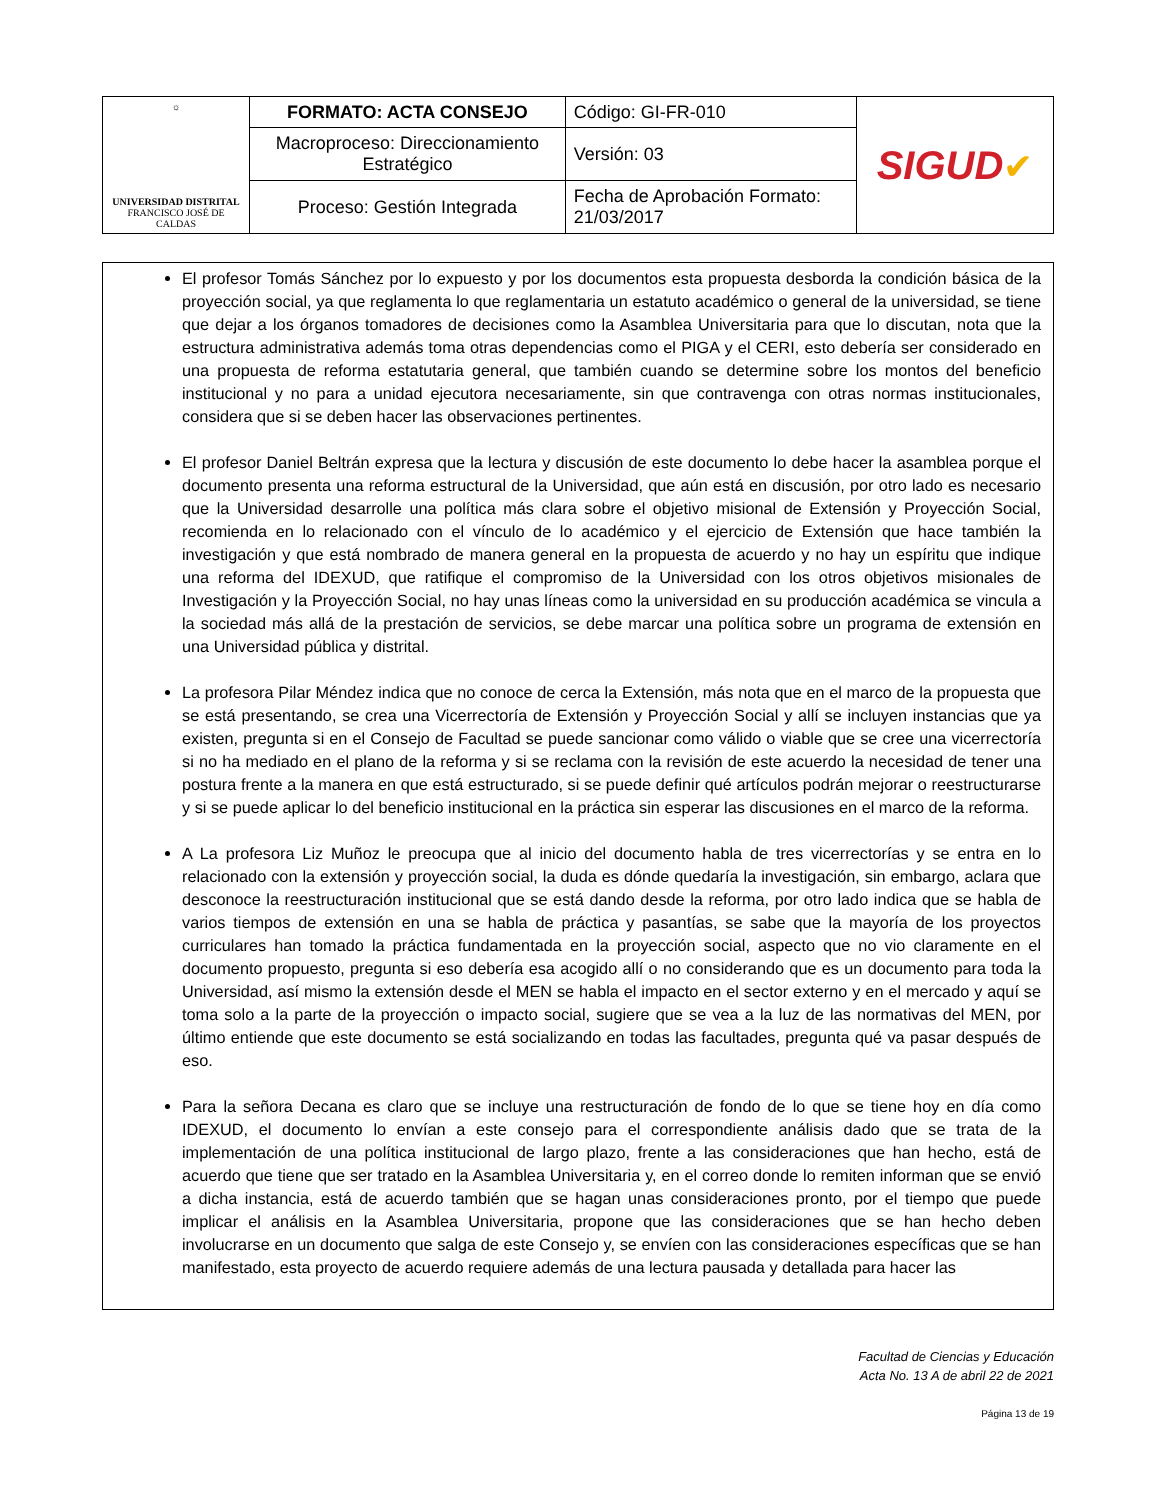| ☼ UNIVERSIDAD DISTRITAL FRANCISCO JOSÉ DE CALDAS | FORMATO: ACTA CONSEJO | Código: GI-FR-010 | SIGUD ✔ |
| | Macroproceso: Direccionamiento Estratégico | Versión: 03 | |
| | Proceso: Gestión Integrada | Fecha de Aprobación Formato: 21/03/2017 | |
El profesor Tomás Sánchez por lo expuesto y por los documentos esta propuesta desborda la condición básica de la proyección social, ya que reglamenta lo que reglamentaria un estatuto académico o general de la universidad, se tiene que dejar a los órganos tomadores de decisiones como la Asamblea Universitaria para que lo discutan, nota que la estructura administrativa además toma otras dependencias como el PIGA y el CERI, esto debería ser considerado en una propuesta de reforma estatutaria general, que también cuando se determine sobre los montos del beneficio institucional y no para a unidad ejecutora necesariamente, sin que contravenga con otras normas institucionales, considera que si se deben hacer las observaciones pertinentes.
El profesor Daniel Beltrán expresa que la lectura y discusión de este documento lo debe hacer la asamblea porque el documento presenta una reforma estructural de la Universidad, que aún está en discusión, por otro lado es necesario que la Universidad desarrolle una política más clara sobre el objetivo misional de Extensión y Proyección Social, recomienda en lo relacionado con el vínculo de lo académico y el ejercicio de Extensión que hace también la investigación y que está nombrado de manera general en la propuesta de acuerdo y no hay un espíritu que indique una reforma del IDEXUD, que ratifique el compromiso de la Universidad con los otros objetivos misionales de Investigación y la Proyección Social, no hay unas líneas como la universidad en su producción académica se vincula a la sociedad más allá de la prestación de servicios, se debe marcar una política sobre un programa de extensión en una Universidad pública y distrital.
La profesora Pilar Méndez indica que no conoce de cerca la Extensión, más nota que en el marco de la propuesta que se está presentando, se crea una Vicerrectoría de Extensión y Proyección Social y allí se incluyen instancias que ya existen, pregunta si en el Consejo de Facultad se puede sancionar como válido o viable que se cree una vicerrectoría si no ha mediado en el plano de la reforma y si se reclama con la revisión de este acuerdo la necesidad de tener una postura frente a la manera en que está estructurado, si se puede definir qué artículos podrán mejorar o reestructurarse y si se puede aplicar lo del beneficio institucional en la práctica sin esperar las discusiones en el marco de la reforma.
A La profesora Liz Muñoz le preocupa que al inicio del documento habla de tres vicerrectorías y se entra en lo relacionado con la extensión y proyección social, la duda es dónde quedaría la investigación, sin embargo, aclara que desconoce la reestructuración institucional que se está dando desde la reforma, por otro lado indica que se habla de varios tiempos de extensión en una se habla de práctica y pasantías, se sabe que la mayoría de los proyectos curriculares han tomado la práctica fundamentada en la proyección social, aspecto que no vio claramente en el documento propuesto, pregunta si eso debería esa acogido allí o no considerando que es un documento para toda la Universidad, así mismo la extensión desde el MEN se habla el impacto en el sector externo y en el mercado y aquí se toma solo a la parte de la proyección o impacto social, sugiere que se vea a la luz de las normativas del MEN, por último entiende que este documento se está socializando en todas las facultades, pregunta qué va pasar después de eso.
Para la señora Decana es claro que se incluye una restructuración de fondo de lo que se tiene hoy en día como IDEXUD, el documento lo envían a este consejo para el correspondiente análisis dado que se trata de la implementación de una política institucional de largo plazo, frente a las consideraciones que han hecho, está de acuerdo que tiene que ser tratado en la Asamblea Universitaria y, en el correo donde lo remiten informan que se envió a dicha instancia, está de acuerdo también que se hagan unas consideraciones pronto, por el tiempo que puede implicar el análisis en la Asamblea Universitaria, propone que las consideraciones que se han hecho deben involucrarse en un documento que salga de este Consejo y, se envíen con las consideraciones específicas que se han manifestado, esta proyecto de acuerdo requiere además de una lectura pausada y detallada para hacer las
Facultad de Ciencias y Educación
Acta No. 13 A de abril 22 de 2021
Página 13 de 19